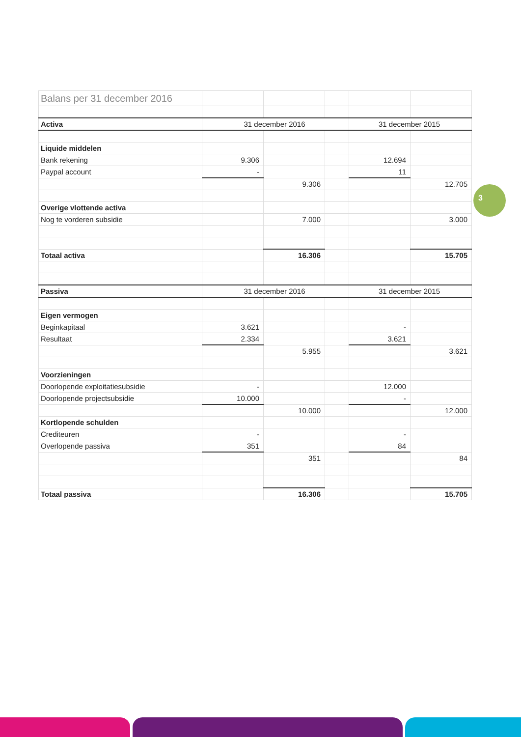| Balans per 31 december 2016 | | | | | |
| Activa | 31 december 2016 | | | 31 december 2015 | |
| Liquide middelen | | | | | |
| Bank rekening | 9.306 | | | 12.694 | |
| Paypal account | - | | | 11 | |
| | | 9.306 | | | 12.705 |
| Overige vlottende activa | | | | | |
| Nog te vorderen subsidie | | 7.000 | | | 3.000 |
| Totaal activa | | 16.306 | | | 15.705 |
| Passiva | 31 december 2016 | | | 31 december 2015 | |
| Eigen vermogen | | | | | |
| Beginkapitaal | 3.621 | | | - | |
| Resultaat | 2.334 | | | 3.621 | |
| | | 5.955 | | | 3.621 |
| Voorzieningen | | | | | |
| Doorlopende exploitatiesubsidie | - | | | 12.000 | |
| Doorlopende projectsubsidie | 10.000 | | | - | |
| | | 10.000 | | | 12.000 |
| Kortlopende schulden | | | | | |
| Crediteuren | - | | | - | |
| Overlopende passiva | 351 | | | 84 | |
| | | 351 | | | 84 |
| Totaal passiva | | 16.306 | | | 15.705 |
3